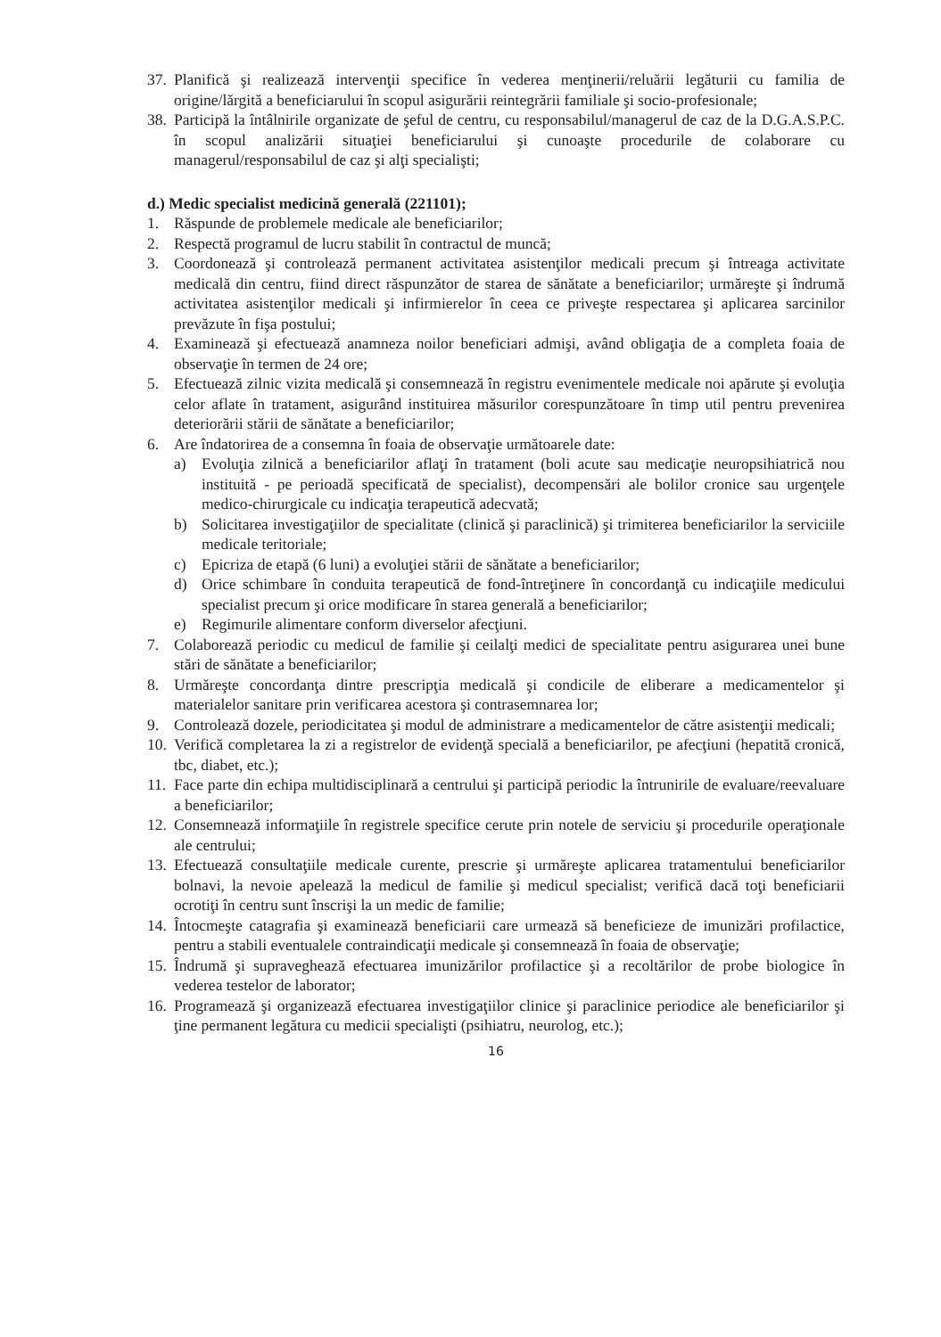37. Planifică şi realizează intervenţii specifice în vederea menţinerii/reluării legăturii cu familia de origine/lărgită a beneficiarului în scopul asigurării reintegrării familiale şi socio-profesionale;
38. Participă la întâlnirile organizate de şeful de centru, cu responsabilul/managerul de caz de la D.G.A.S.P.C. în scopul analizării situaţiei beneficiarului şi cunoaşte procedurile de colaborare cu managerul/responsabilul de caz şi alţi specialişti;
d.) Medic specialist medicină generală (221101);
1. Răspunde de problemele medicale ale beneficiarilor;
2. Respectă programul de lucru stabilit în contractul de muncă;
3. Coordonează şi controlează permanent activitatea asistenţilor medicali precum şi întreaga activitate medicală din centru, fiind direct răspunzător de starea de sănătate a beneficiarilor; urmăreşte şi îndrumă activitatea asistenţilor medicali şi infirmierelor în ceea ce priveşte respectarea şi aplicarea sarcinilor prevăzute în fişa postului;
4. Examinează şi efectuează anamneza noilor beneficiari admişi, având obligaţia de a completa foaia de observaţie în termen de 24 ore;
5. Efectuează zilnic vizita medicală şi consemnează în registru evenimentele medicale noi apărute şi evoluţia celor aflate în tratament, asigurând instituirea măsurilor corespunzătoare în timp util pentru prevenirea deteriorării stării de sănătate a beneficiarilor;
6. Are îndatorirea de a consemna în foaia de observaţie următoarele date:
a) Evoluţia zilnică a beneficiarilor aflaţi în tratament (boli acute sau medicaţie neuropsihiatrică nou instituită - pe perioadă specificată de specialist), decompensări ale bolilor cronice sau urgenţele medico-chirurgicale cu indicaţia terapeutică adecvată;
b) Solicitarea investigaţiilor de specialitate (clinică şi paraclinică) şi trimiterea beneficiarilor la serviciile medicale teritoriale;
c) Epicriza de etapă (6 luni) a evoluţiei stării de sănătate a beneficiarilor;
d) Orice schimbare în conduita terapeutică de fond-întreţinere în concordanţă cu indicaţiile medicului specialist precum şi orice modificare în starea generală a beneficiarilor;
e) Regimurile alimentare conform diverselor afecţiuni.
7. Colaborează periodic cu medicul de familie şi ceilalţi medici de specialitate pentru asigurarea unei bune stări de sănătate a beneficiarilor;
8. Urmăreşte concordanţa dintre prescripţia medicală şi condicile de eliberare a medicamentelor şi materialelor sanitare prin verificarea acestora şi contrasemnarea lor;
9. Controlează dozele, periodicitatea şi modul de administrare a medicamentelor de către asistenţii medicali;
10. Verifică completarea la zi a registrelor de evidenţă specială a beneficiarilor, pe afecţiuni (hepatită cronică, tbc, diabet, etc.);
11. Face parte din echipa multidisciplinară a centrului şi participă periodic la întrunirile de evaluare/reevaluare a beneficiarilor;
12. Consemnează informaţiile în registrele specifice cerute prin notele de serviciu şi procedurile operaţionale ale centrului;
13. Efectuează consultaţiile medicale curente, prescrie şi urmăreşte aplicarea tratamentului beneficiarilor bolnavi, la nevoie apelează la medicul de familie şi medicul specialist; verifică dacă toţi beneficiarii ocrotiţi în centru sunt înscrişi la un medic de familie;
14. Întocmeşte catagrafia şi examinează beneficiarii care urmează să beneficieze de imunizări profilactice, pentru a stabili eventualele contraindicaţii medicale şi consemnează în foaia de observaţie;
15. Îndrumă şi supraveghează efectuarea imunizărilor profilactice şi a recoltărilor de probe biologice în vederea testelor de laborator;
16. Programează şi organizează efectuarea investigaţiilor clinice şi paraclinice periodice ale beneficiarilor şi ţine permanent legătura cu medicii specialişti (psihiatru, neurolog, etc.);
16